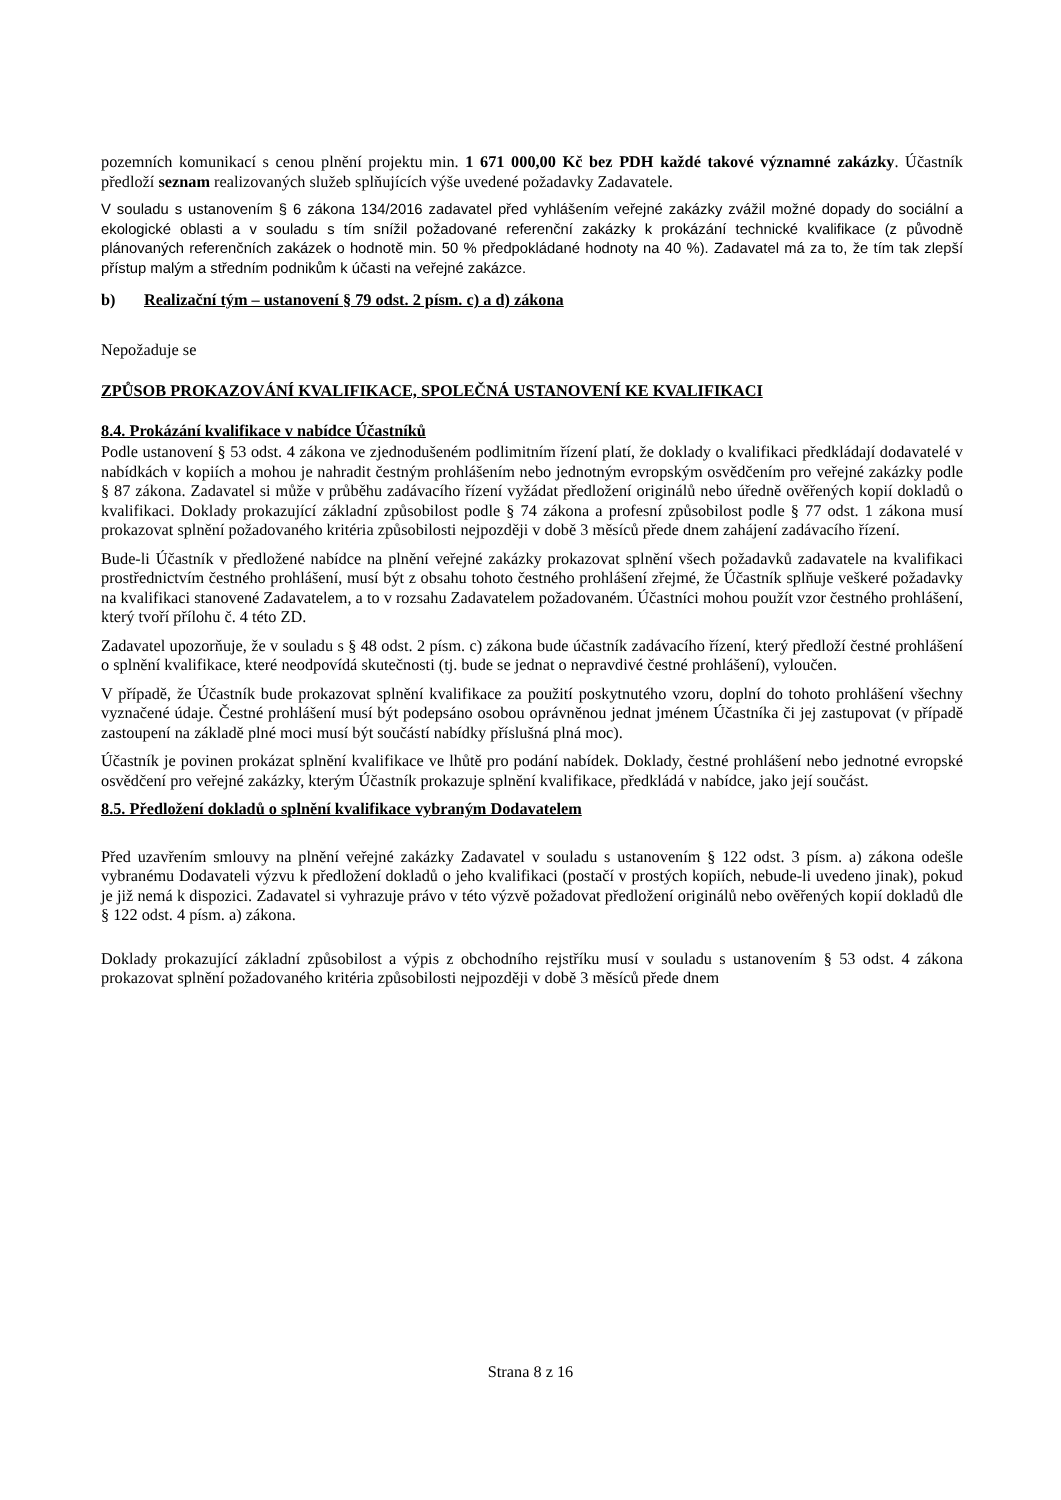pozemních komunikací s cenou plnění projektu min. 1 671 000,00 Kč bez PDH každé takové významné zakázky. Účastník předloží seznam realizovaných služeb splňujících výše uvedené požadavky Zadavatele.
V souladu s ustanovením § 6 zákona 134/2016 zadavatel před vyhlášením veřejné zakázky zvážil možné dopady do sociální a ekologické oblasti a v souladu s tím snížil požadované referenční zakázky k prokázání technické kvalifikace (z původně plánovaných referenčních zakázek o hodnotě min. 50 % předpokládané hodnoty na 40 %). Zadavatel má za to, že tím tak zlepší přístup malým a středním podnikům k účasti na veřejné zakázce.
b) Realizační tým – ustanovení § 79 odst. 2 písm. c) a d) zákona
Nepožaduje se
ZPŮSOB PROKAZOVÁNÍ KVALIFIKACE, SPOLEČNÁ USTANOVENÍ KE KVALIFIKACI
8.4. Prokázání kvalifikace v nabídce Účastníků
Podle ustanovení § 53 odst. 4 zákona ve zjednodušeném podlimitním řízení platí, že doklady o kvalifikaci předkládají dodavatelé v nabídkách v kopiích a mohou je nahradit čestným prohlášením nebo jednotným evropským osvědčením pro veřejné zakázky podle § 87 zákona. Zadavatel si může v průběhu zadávacího řízení vyžádat předložení originálů nebo úředně ověřených kopií dokladů o kvalifikaci. Doklady prokazující základní způsobilost podle § 74 zákona a profesní způsobilost podle § 77 odst. 1 zákona musí prokazovat splnění požadovaného kritéria způsobilosti nejpozději v době 3 měsíců přede dnem zahájení zadávacího řízení.
Bude-li Účastník v předložené nabídce na plnění veřejné zakázky prokazovat splnění všech požadavků zadavatele na kvalifikaci prostřednictvím čestného prohlášení, musí být z obsahu tohoto čestného prohlášení zřejmé, že Účastník splňuje veškeré požadavky na kvalifikaci stanovené Zadavatelem, a to v rozsahu Zadavatelem požadovaném. Účastníci mohou použít vzor čestného prohlášení, který tvoří přílohu č. 4 této ZD.
Zadavatel upozorňuje, že v souladu s § 48 odst. 2 písm. c) zákona bude účastník zadávacího řízení, který předloží čestné prohlášení o splnění kvalifikace, které neodpovídá skutečnosti (tj. bude se jednat o nepravdivé čestné prohlášení), vyloučen.
V případě, že Účastník bude prokazovat splnění kvalifikace za použití poskytnutého vzoru, doplní do tohoto prohlášení všechny vyznačené údaje. Čestné prohlášení musí být podepsáno osobou oprávněnou jednat jménem Účastníka či jej zastupovat (v případě zastoupení na základě plné moci musí být součástí nabídky příslušná plná moc).
Účastník je povinen prokázat splnění kvalifikace ve lhůtě pro podání nabídek. Doklady, čestné prohlášení nebo jednotné evropské osvědčení pro veřejné zakázky, kterým Účastník prokazuje splnění kvalifikace, předkládá v nabídce, jako její součást.
8.5. Předložení dokladů o splnění kvalifikace vybraným Dodavatelem
Před uzavřením smlouvy na plnění veřejné zakázky Zadavatel v souladu s ustanovením § 122 odst. 3 písm. a) zákona odešle vybranému Dodavateli výzvu k předložení dokladů o jeho kvalifikaci (postačí v prostých kopiích, nebude-li uvedeno jinak), pokud je již nemá k dispozici. Zadavatel si vyhrazuje právo v této výzvě požadovat předložení originálů nebo ověřených kopií dokladů dle § 122 odst. 4 písm. a) zákona.
Doklady prokazující základní způsobilost a výpis z obchodního rejstříku musí v souladu s ustanovením § 53 odst. 4 zákona prokazovat splnění požadovaného kritéria způsobilosti nejpozději v době 3 měsíců přede dnem
Strana 8 z 16